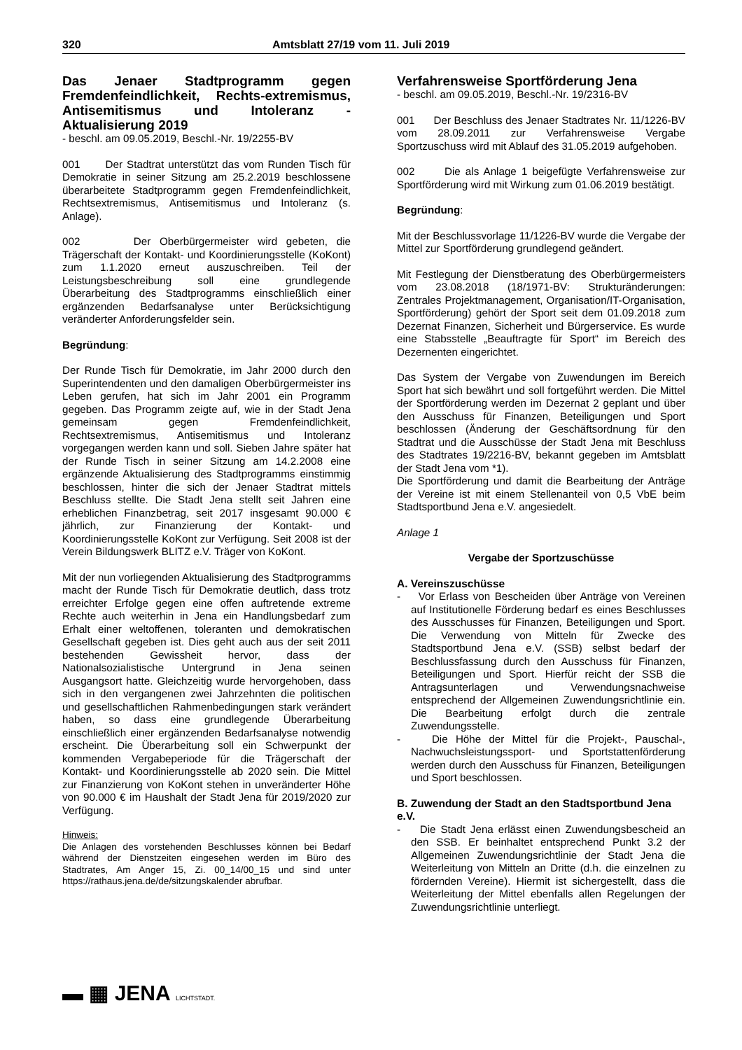320 Amtsblatt 27/19 vom 11. Juli 2019
Das Jenaer Stadtprogramm gegen Fremdenfeindlichkeit, Rechts-extremismus, Antisemitismus und Intoleranz - Aktualisierung 2019
- beschl. am 09.05.2019, Beschl.-Nr. 19/2255-BV
001 Der Stadtrat unterstützt das vom Runden Tisch für Demokratie in seiner Sitzung am 25.2.2019 beschlossene überarbeitete Stadtprogramm gegen Fremdenfeindlichkeit, Rechtsextremismus, Antisemitismus und Intoleranz (s. Anlage).
002 Der Oberbürgermeister wird gebeten, die Trägerschaft der Kontakt- und Koordinierungsstelle (KoKont) zum 1.1.2020 erneut auszuschreiben. Teil der Leistungsbeschreibung soll eine grundlegende Überarbeitung des Stadtprogramms einschließlich einer ergänzenden Bedarfsanalyse unter Berücksichtigung veränderter Anforderungsfelder sein.
Begründung:
Der Runde Tisch für Demokratie, im Jahr 2000 durch den Superintendenten und den damaligen Oberbürgermeister ins Leben gerufen, hat sich im Jahr 2001 ein Programm gegeben. Das Programm zeigte auf, wie in der Stadt Jena gemeinsam gegen Fremdenfeindlichkeit, Rechtsextremismus, Antisemitismus und Intoleranz vorgegangen werden kann und soll. Sieben Jahre später hat der Runde Tisch in seiner Sitzung am 14.2.2008 eine ergänzende Aktualisierung des Stadtprogramms einstimmig beschlossen, hinter die sich der Jenaer Stadtrat mittels Beschluss stellte. Die Stadt Jena stellt seit Jahren eine erheblichen Finanzbetrag, seit 2017 insgesamt 90.000 € jährlich, zur Finanzierung der Kontakt- und Koordinierungsstelle KoKont zur Verfügung. Seit 2008 ist der Verein Bildungswerk BLITZ e.V. Träger von KoKont.
Mit der nun vorliegenden Aktualisierung des Stadtprogramms macht der Runde Tisch für Demokratie deutlich, dass trotz erreichter Erfolge gegen eine offen auftretende extreme Rechte auch weiterhin in Jena ein Handlungsbedarf zum Erhalt einer weltoffenen, toleranten und demokratischen Gesellschaft gegeben ist. Dies geht auch aus der seit 2011 bestehenden Gewissheit hervor, dass der Nationalsozialistische Untergrund in Jena seinen Ausgangsort hatte. Gleichzeitig wurde hervorgehoben, dass sich in den vergangenen zwei Jahrzehnten die politischen und gesellschaftlichen Rahmenbedingungen stark verändert haben, so dass eine grundlegende Überarbeitung einschließlich einer ergänzenden Bedarfsanalyse notwendig erscheint. Die Überarbeitung soll ein Schwerpunkt der kommenden Vergabeperiode für die Trägerschaft der Kontakt- und Koordinierungsstelle ab 2020 sein. Die Mittel zur Finanzierung von KoKont stehen in unveränderter Höhe von 90.000 € im Haushalt der Stadt Jena für 2019/2020 zur Verfügung.
Hinweis:
Die Anlagen des vorstehenden Beschlusses können bei Bedarf während der Dienstzeiten eingesehen werden im Büro des Stadtrates, Am Anger 15, Zi. 00_14/00_15 und sind unter https://rathaus.jena.de/de/sitzungskalender abrufbar.
Verfahrensweise Sportförderung Jena
- beschl. am 09.05.2019, Beschl.-Nr. 19/2316-BV
001 Der Beschluss des Jenaer Stadtrates Nr. 11/1226-BV vom 28.09.2011 zur Verfahrensweise Vergabe Sportzuschuss wird mit Ablauf des 31.05.2019 aufgehoben.
002 Die als Anlage 1 beigefügte Verfahrensweise zur Sportförderung wird mit Wirkung zum 01.06.2019 bestätigt.
Begründung:
Mit der Beschlussvorlage 11/1226-BV wurde die Vergabe der Mittel zur Sportförderung grundlegend geändert.
Mit Festlegung der Dienstberatung des Oberbürgermeisters vom 23.08.2018 (18/1971-BV: Strukturänderungen: Zentrales Projektmanagement, Organisation/IT-Organisation, Sportförderung) gehört der Sport seit dem 01.09.2018 zum Dezernat Finanzen, Sicherheit und Bürgerservice. Es wurde eine Stabsstelle „Beauftragte für Sport“ im Bereich des Dezernenten eingerichtet.
Das System der Vergabe von Zuwendungen im Bereich Sport hat sich bewährt und soll fortgeführt werden. Die Mittel der Sportförderung werden im Dezernat 2 geplant und über den Ausschuss für Finanzen, Beteiligungen und Sport beschlossen (Änderung der Geschäftsordnung für den Stadtrat und die Ausschüsse der Stadt Jena mit Beschluss des Stadtrates 19/2216-BV, bekannt gegeben im Amtsblatt der Stadt Jena vom *1).
Die Sportförderung und damit die Bearbeitung der Anträge der Vereine ist mit einem Stellenanteil von 0,5 VbE beim Stadtsportbund Jena e.V. angesiedelt.
Anlage 1
Vergabe der Sportzuschüsse
A. Vereinszuschüsse
- Vor Erlass von Bescheiden über Anträge von Vereinen auf Institutionelle Förderung bedarf es eines Beschlusses des Ausschusses für Finanzen, Beteiligungen und Sport. Die Verwendung von Mitteln für Zwecke des Stadtsportbund Jena e.V. (SSB) selbst bedarf der Beschlussfassung durch den Ausschuss für Finanzen, Beteiligungen und Sport. Hierfür reicht der SSB die Antragsunterlagen und Verwendungsnachweise entsprechend der Allgemeinen Zuwendungsrichtlinie ein. Die Bearbeitung erfolgt durch die zentrale Zuwendungsstelle.
- Die Höhe der Mittel für die Projekt-, Pauschal-, Nachwuchsleistungssport- und Sportstattenförderung werden durch den Ausschuss für Finanzen, Beteiligungen und Sport beschlossen.
B. Zuwendung der Stadt an den Stadtsportbund Jena e.V.
- Die Stadt Jena erlässt einen Zuwendungsbescheid an den SSB. Er beinhaltet entsprechend Punkt 3.2 der Allgemeinen Zuwendungsrichtlinie der Stadt Jena die Weiterleitung von Mitteln an Dritte (d.h. die einzelnen zu fördernden Vereine). Hiermit ist sichergestellt, dass die Weiterleitung der Mittel ebenfalls allen Regelungen der Zuwendungsrichtlinie unterliegt.
▬ ▦ JENA LICHTSTADT.